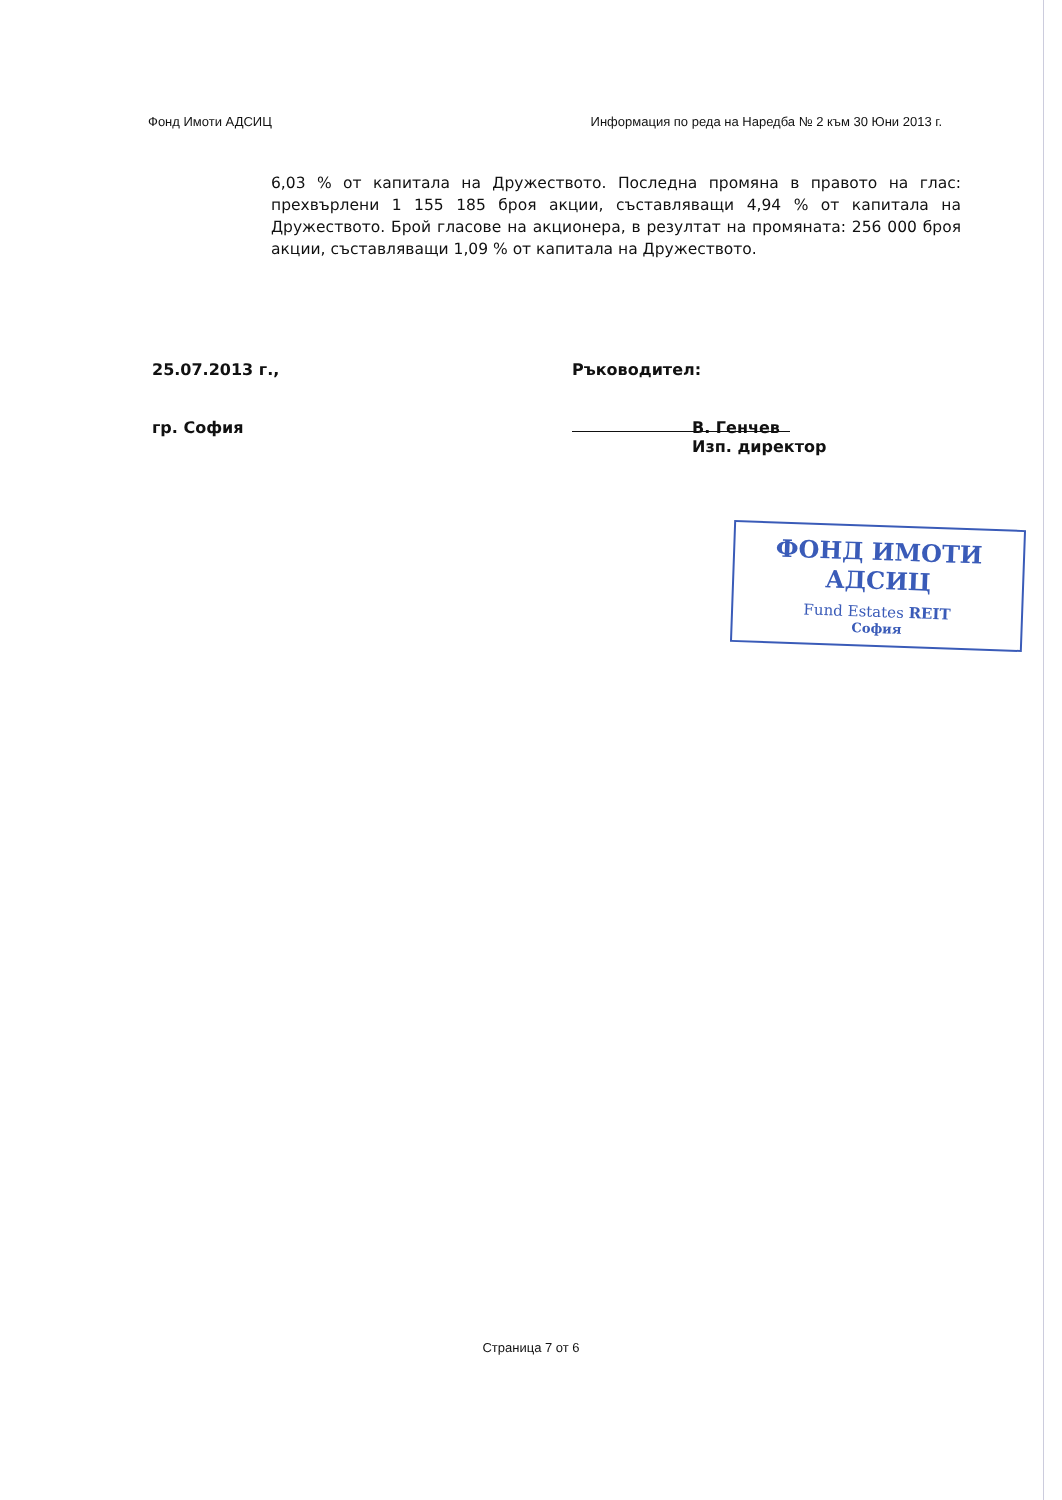Фонд Имоти АДСИЦ Информация по реда на Наредба № 2 към 30 Юни 2013 г.
6,03 % от капитала на Дружеството. Последна промяна в правото на глас: прехвърлени 1 155 185 броя акции, съставляващи 4,94 % от капитала на Дружеството. Брой гласове на акционера, в резултат на промяната: 256 000 броя акции, съставляващи 1,09 % от капитала на Дружеството.
25.07.2013 г., Ръководител:
гр. София В. Генчев
Изп. директор
ФОНД ИМОТИ АДСИЦ
Fund Estates REIT
София
Страница 7 от 6